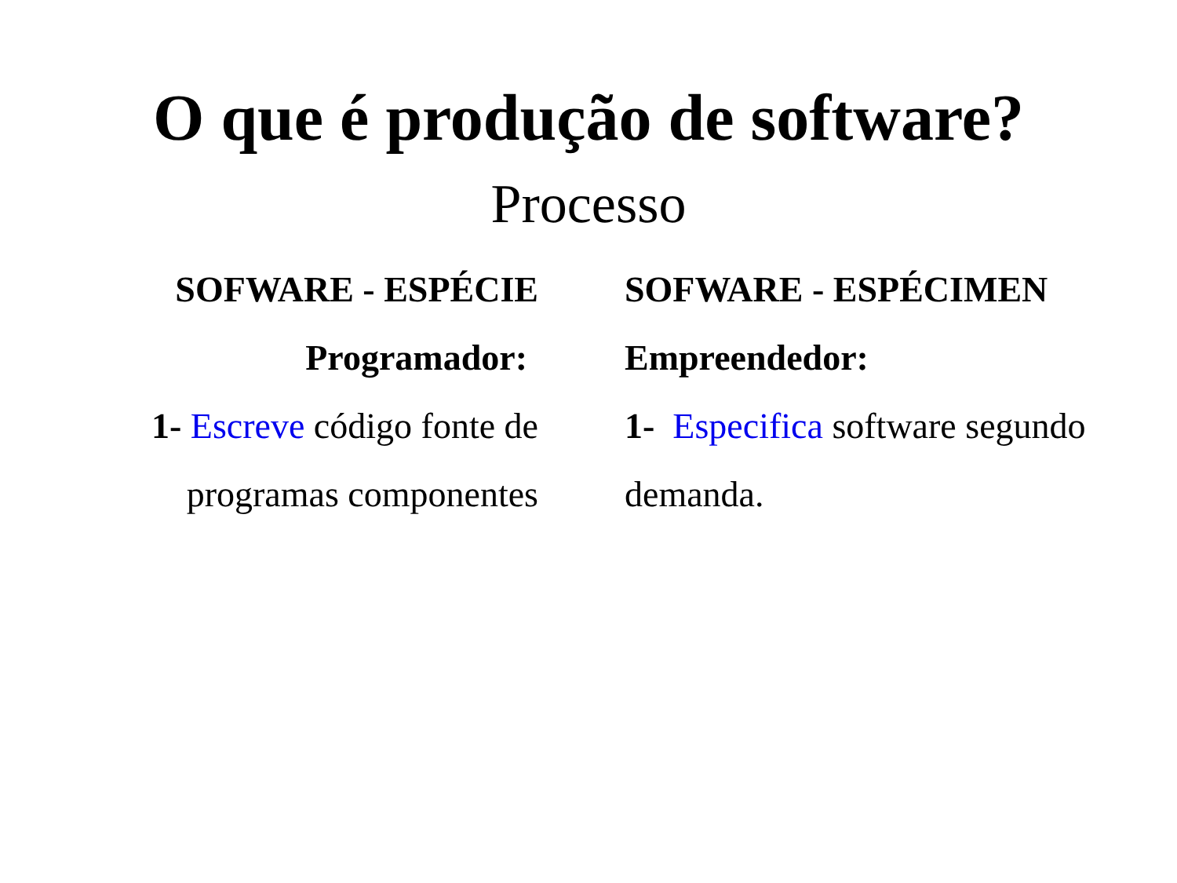O que é produção de software?
Processo
SOFWARE - ESPÉCIE
Programador:
1- Escreve código fonte de programas componentes
SOFWARE - ESPÉCIMEN
Empreendedor:
1- Especifica software segundo demanda.